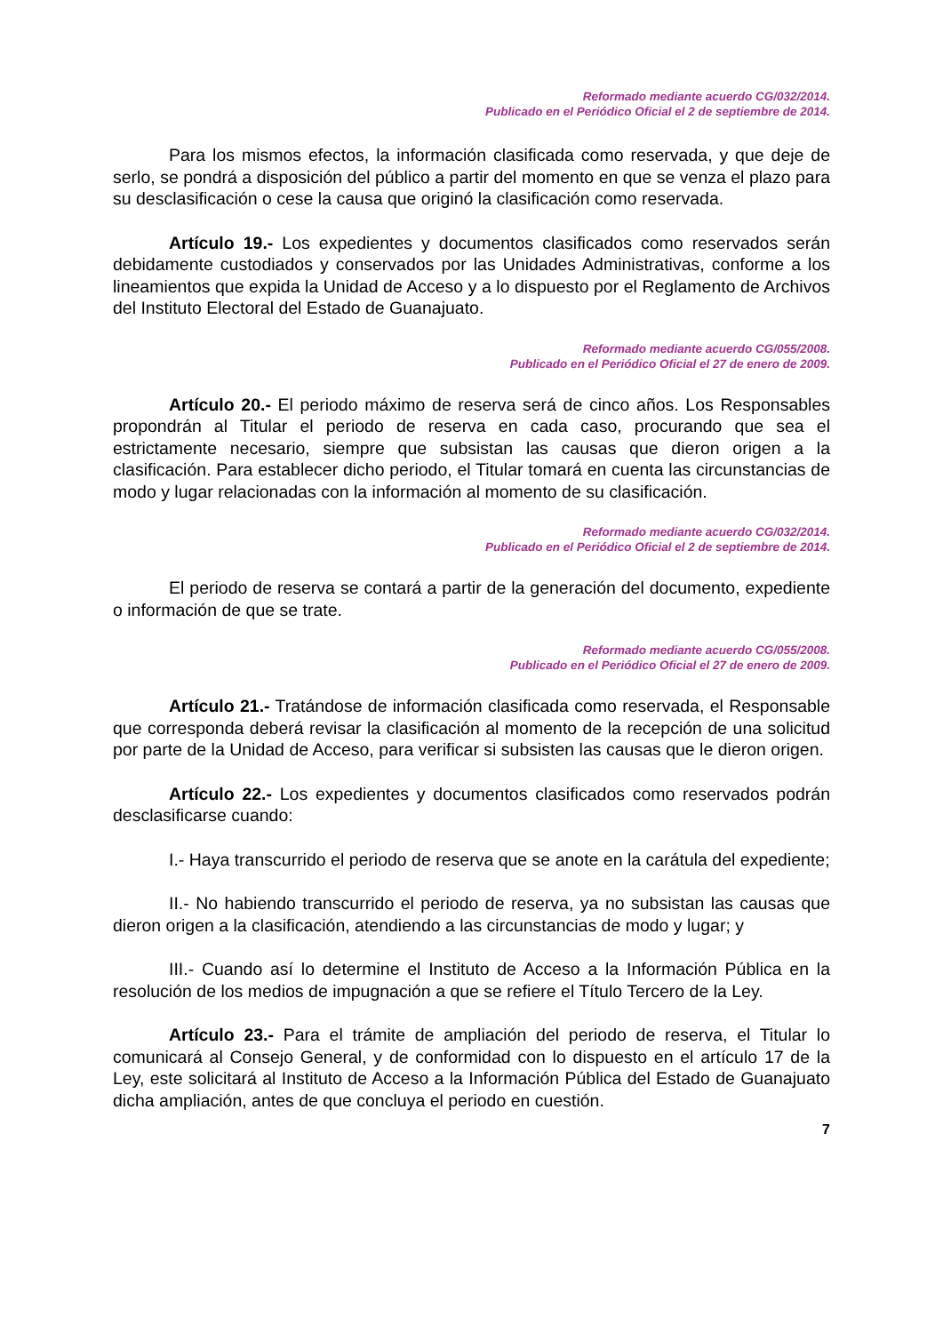Reformado mediante acuerdo CG/032/2014.
Publicado en el Periódico Oficial el 2 de septiembre de 2014.
Para los mismos efectos, la información clasificada como reservada, y que deje de serlo, se pondrá a disposición del público a partir del momento en que se venza el plazo para su desclasificación o cese la causa que originó la clasificación como reservada.
Artículo 19.- Los expedientes y documentos clasificados como reservados serán debidamente custodiados y conservados por las Unidades Administrativas, conforme a los lineamientos que expida la Unidad de Acceso y a lo dispuesto por el Reglamento de Archivos del Instituto Electoral del Estado de Guanajuato.
Reformado mediante acuerdo CG/055/2008.
Publicado en el Periódico Oficial el 27 de enero de 2009.
Artículo 20.- El periodo máximo de reserva será de cinco años. Los Responsables propondrán al Titular el periodo de reserva en cada caso, procurando que sea el estrictamente necesario, siempre que subsistan las causas que dieron origen a la clasificación. Para establecer dicho periodo, el Titular tomará en cuenta las circunstancias de modo y lugar relacionadas con la información al momento de su clasificación.
Reformado mediante acuerdo CG/032/2014.
Publicado en el Periódico Oficial el 2 de septiembre de 2014.
El periodo de reserva se contará a partir de la generación del documento, expediente o información de que se trate.
Reformado mediante acuerdo CG/055/2008.
Publicado en el Periódico Oficial el 27 de enero de 2009.
Artículo 21.- Tratándose de información clasificada como reservada, el Responsable que corresponda deberá revisar la clasificación al momento de la recepción de una solicitud por parte de la Unidad de Acceso, para verificar si subsisten las causas que le dieron origen.
Artículo 22.- Los expedientes y documentos clasificados como reservados podrán desclasificarse cuando:
I.- Haya transcurrido el periodo de reserva que se anote en la carátula del expediente;
II.- No habiendo transcurrido el periodo de reserva, ya no subsistan las causas que dieron origen a la clasificación, atendiendo a las circunstancias de modo y lugar; y
III.- Cuando así lo determine el Instituto de Acceso a la Información Pública en la resolución de los medios de impugnación a que se refiere el Título Tercero de la Ley.
Artículo 23.- Para el trámite de ampliación del periodo de reserva, el Titular lo comunicará al Consejo General, y de conformidad con lo dispuesto en el artículo 17 de la Ley, este solicitará al Instituto de Acceso a la Información Pública del Estado de Guanajuato dicha ampliación, antes de que concluya el periodo en cuestión.
7